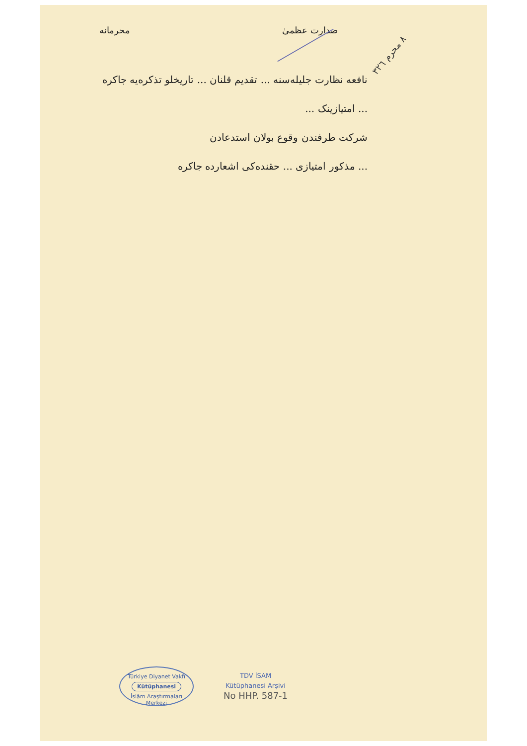صدارت عظمیٰ محرمانه
٨ محرم ٣٢٦
نافعه نظارت جلیله‌سنه ... تقدیم قلنان ... تاریخلو تذکره‌یه جاکره
... امتیازینک ...
شرکت طرفندن وقوع بولان استدعادن
... مذکور امتیازی ... حقنده‌کی اشعارده جاکره
Türkiye Diyanet Vakfı
Kütüphanesi
İslâm Araştırmaları Merkezi
TDV İSAM
Kütüphanesi Arşivi
No HHP. 587-1